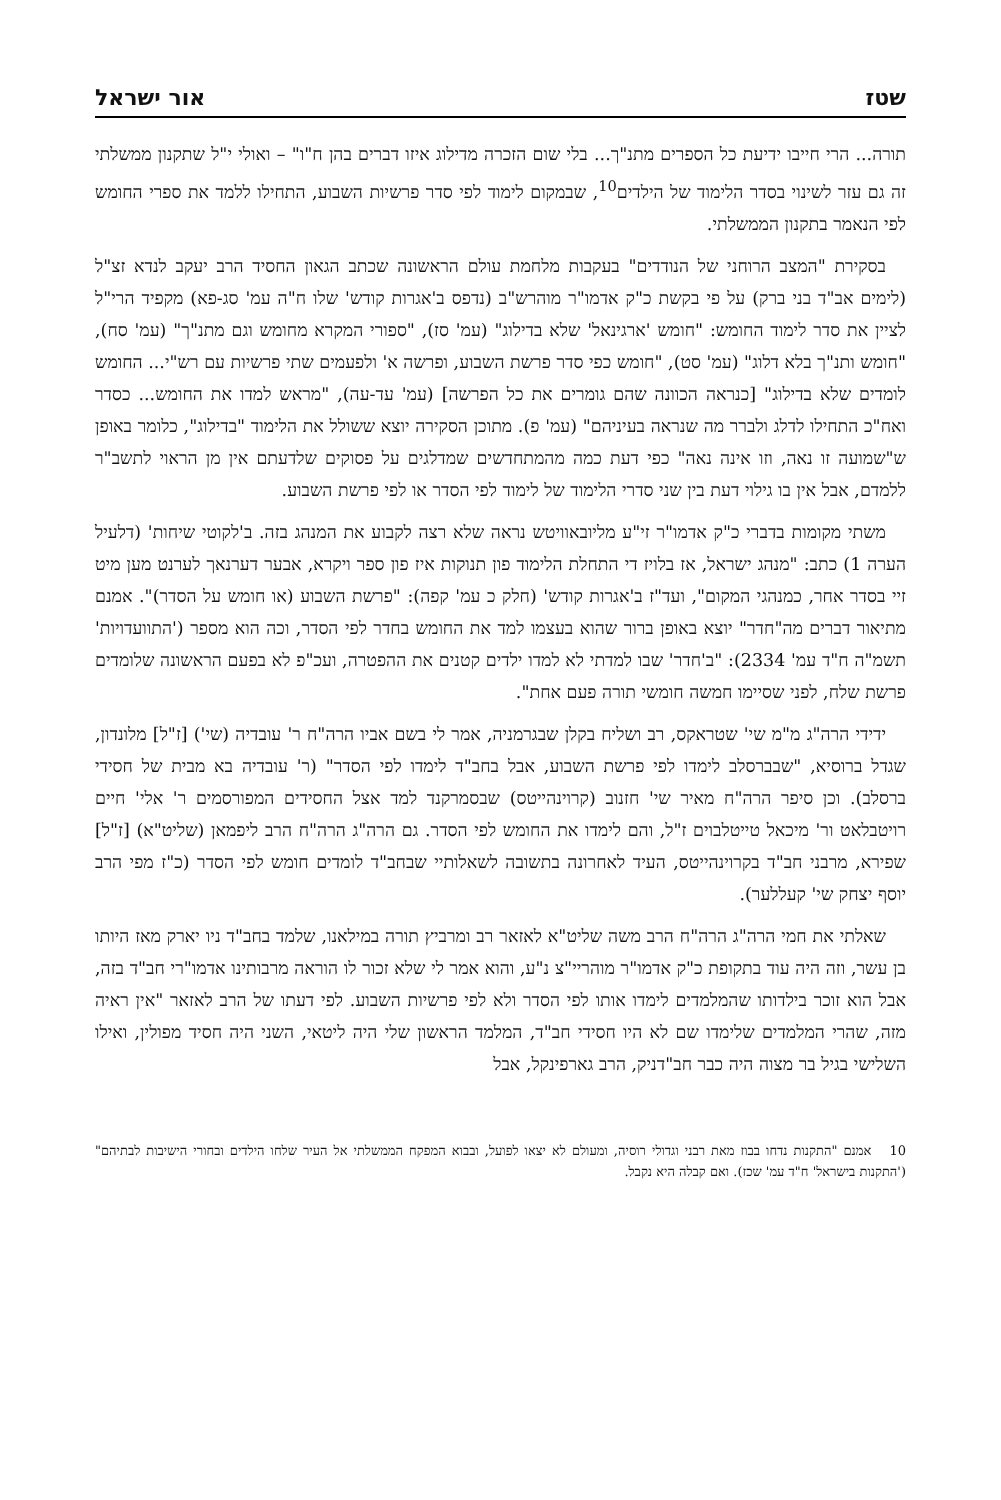שטז אור ישראל
תורה... הרי חייבו ידיעת כל הספרים מתנ"ך... בלי שום הזכרה מדילוג איזו דברים בהן ח"ו" – ואולי י"ל שתקנון ממשלתי זה גם עזר לשינוי בסדר הלימוד של הילדים<sup>10</sup>, שבמקום לימוד לפי סדר פרשיות השבוע, התחילו ללמד את ספרי החומש לפי הנאמר בתקנון הממשלתי.
בסקירת "המצב הרוחני של הנודדים" בעקבות מלחמת עולם הראשונה שכתב הגאון החסיד הרב יעקב לנדא זצ"ל (לימים אב"ד בני ברק) על פי בקשת כ"ק אדמו"ר מוהרש"ב (נדפס ב'אגרות קודש' שלו ח"ה עמ' סג-פא) מקפיד הרי"ל לציין את סדר לימוד החומש: "חומש 'ארגינאל' שלא בדילוג" (עמ' סז), "ספורי המקרא מחומש וגם מתנ"ך" (עמ' סח), "חומש ותנ"ך בלא דלוג" (עמ' סט), "חומש כפי סדר פרשת השבוע, ופרשה א' ולפעמים שתי פרשיות עם רש"י... החומש לומדים שלא בדילוג" [כנראה הכוונה שהם גומרים את כל הפרשה] (עמ' עד-עה), "מראש למדו את החומש... כסדר ואח"כ התחילו לדלג ולברר מה שנראה בעיניהם" (עמ' פ). מתוכן הסקירה יוצא ששולל את הלימוד "בדילוג", כלומר באופן ש"שמועה זו נאה, וזו אינה נאה" כפי דעת כמה מהמתחדשים שמדלגים על פסוקים שלדעתם אין מן הראוי לתשב"ר ללמדם, אבל אין בו גילוי דעת בין שני סדרי הלימוד של לימוד לפי הסדר או לפי פרשת השבוע.
משתי מקומות בדברי כ"ק אדמו"ר זי"ע מליובאוויטש נראה שלא רצה לקבוע את המנהג בזה. ב'לקוטי שיחות' (דלעיל הערה 1) כתב: "מנהג ישראל, אז בלויז די התחלת הלימוד פון תנוקות איז פון ספר ויקרא, אבער דערנאך לערנט מען מיט זיי בסדר אחר, כמנהגי המקום", ועד"ז ב'אגרות קודש' (חלק כ עמ' קפה): "פרשת השבוע (או חומש על הסדר)". אמנם מתיאור דברים מה"חדר" יוצא באופן ברור שהוא בעצמו למד את החומש בחדר לפי הסדר, וכה הוא מספר ('התוועדויות' תשמ"ה ח"ד עמ' 2334): "ב'חדר' שבו למדתי לא למדו ילדים קטנים את ההפטרה, ועכ"פ לא בפעם הראשונה שלומדים פרשת שלח, לפני שסיימו חמשה חומשי תורה פעם אחת".
ידידי הרה"ג מ"מ שי' שטראקס, רב ושליח בקלן שבגרמניה, אמר לי בשם אביו הרה"ח ר' עובדיה (שי') [ז"ל] מלונדון, שגדל ברוסיא, "שבברסלב לימדו לפי פרשת השבוע, אבל בחב"ד לימדו לפי הסדר" (ר' עובדיה בא מבית של חסידי ברסלב). וכן סיפר הרה"ח מאיר שי' חזנוב (קרוינהייטס) שבסמרקנד למד אצל החסידים המפורסמים ר' אלי' חיים רויטבלאט ור' מיכאל טייטלבוים ז"ל, והם לימדו את החומש לפי הסדר. גם הרה"ג הרה"ח הרב ליפמאן (שליט"א) [ז"ל] שפירא, מרבני חב"ד בקרוינהייטס, העיד לאחרונה בתשובה לשאלותיי שבחב"ד לומדים חומש לפי הסדר (כ"ז מפי הרב יוסף יצחק שי' קעללער).
שאלתי את חמי הרה"ג הרה"ח הרב משה שליט"א לאזאר רב ומרביץ תורה במילאנו, שלמד בחב"ד ניו יארק מאז היותו בן עשר, וזה היה עוד בתקופת כ"ק אדמו"ר מוהריי"צ נ"ע, והוא אמר לי שלא זכור לו הוראה מרבותינו אדמו"רי חב"ד בזה, אבל הוא זוכר בילדותו שהמלמדים לימדו אותו לפי הסדר ולא לפי פרשיות השבוע. לפי דעתו של הרב לאזאר "אין ראיה מזה, שהרי המלמדים שלימדו שם לא היו חסידי חב"ד, המלמד הראשון שלי היה ליטאי, השני היה חסיד מפולין, ואילו השלישי בגיל בר מצוה היה כבר חב"דניק, הרב גארפינקל, אבל
10 אמנם "התקנות נדחו בבוז מאת רבני וגדולי רוסיה, ומעולם לא יצאו לפועל, ובבוא המפקח הממשלתי אל העיר שלחו הילדים ובחורי הישיבות לבתיהם" ('התקנות בישראל' ח"ד עמ' שכז). ואם קבלה היא נקבל.